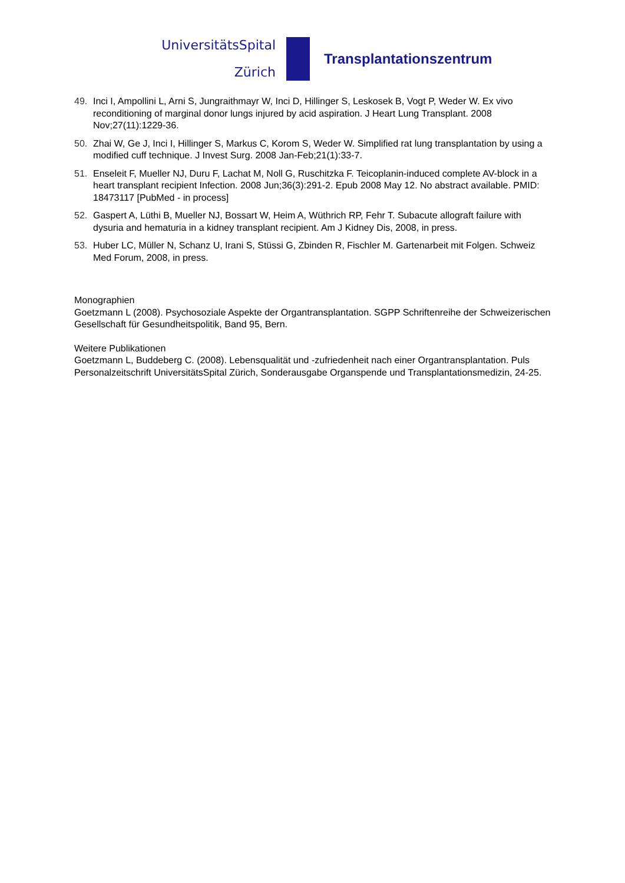UniversitätsSpital
Zürich
Transplantationszentrum
49. Inci I, Ampollini L, Arni S, Jungraithmayr W, Inci D, Hillinger S, Leskosek B, Vogt P, Weder W. Ex vivo reconditioning of marginal donor lungs injured by acid aspiration. J Heart Lung Transplant. 2008 Nov;27(11):1229-36.
50. Zhai W, Ge J, Inci I, Hillinger S, Markus C, Korom S, Weder W. Simplified rat lung transplantation by using a modified cuff technique. J Invest Surg. 2008 Jan-Feb;21(1):33-7.
51. Enseleit F, Mueller NJ, Duru F, Lachat M, Noll G, Ruschitzka F. Teicoplanin-induced complete AV-block in a heart transplant recipient Infection. 2008 Jun;36(3):291-2. Epub 2008 May 12. No abstract available. PMID: 18473117 [PubMed - in process]
52. Gaspert A, Lüthi B, Mueller NJ, Bossart W, Heim A, Wüthrich RP, Fehr T. Subacute allograft failure with dysuria and hematuria in a kidney transplant recipient. Am J Kidney Dis, 2008, in press.
53. Huber LC, Müller N, Schanz U, Irani S, Stüssi G, Zbinden R, Fischler M. Gartenarbeit mit Folgen. Schweiz Med Forum, 2008, in press.
Monographien
Goetzmann L (2008). Psychosoziale Aspekte der Organtransplantation. SGPP Schriftenreihe der Schweizerischen Gesellschaft für Gesundheitspolitik, Band 95, Bern.
Weitere Publikationen
Goetzmann L, Buddeberg C. (2008). Lebensqualität und -zufriedenheit nach einer Organtransplantation. Puls Personalzeitschrift UniversitätsSpital Zürich, Sonderausgabe Organspende und Transplantationsmedizin, 24-25.